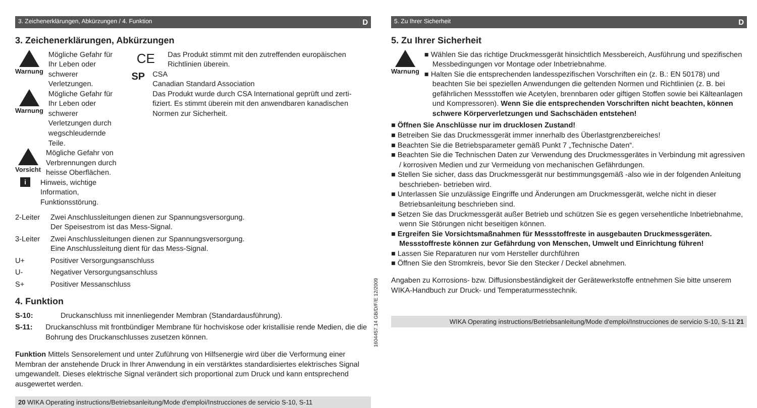3. Zeichenerklärungen, Abkürzungen / 4. Funktion D
3. Zeichenerklärungen, Abkürzungen
Warnung Mögliche Gefahr für Ihr Leben oder schwerer Verletzungen.
Warnung Mögliche Gefahr für Ihr Leben oder schwerer Verletzungen durch wegschleudernde Teile.
Vorsicht Mögliche Gefahr von Verbrennungen durch heisse Oberflächen.
i Hinweis, wichtige Information, Funktionsstörung.
CE
Das Produkt stimmt mit den zutreffenden europäischen Richtlinien überein.
SP
CSA
Canadian Standard Association
Das Produkt wurde durch CSA International geprüft und zerti-fiziert. Es stimmt überein mit den anwendbaren kanadischen Normen zur Sicherheit.
2-Leiter Zwei Anschlussleitungen dienen zur Spannungsversorgung.
Der Speisestrom ist das Mess-Signal.
3-Leiter Zwei Anschlussleitungen dienen zur Spannungsversorgung.
Eine Anschlussleitung dient für das Mess-Signal.
U+ Positiver Versorgungsanschluss
U- Negativer Versorgungsanschluss
S+ Positiver Messanschluss
4. Funktion
S-10: Druckanschluss mit innenliegender Membran (Standardausführung).
S-11: Druckanschluss mit frontbündiger Membrane für hochviskose oder kristallisie rende Medien, die die Bohrung des Druckanschlusses zusetzen können.
Funktion Mittels Sensorelement und unter Zuführung von Hilfsenergie wird über die Verformung einer Membran der anstehende Druck in Ihrer Anwendung in ein verstärktes standardisiertes elektrisches Signal umgewandelt. Dieses elektrische Signal verändert sich proportional zum Druck und kann entsprechend ausgewertet werden.
20 WIKA Operating instructions/Betriebsanleitung/Mode d'emploi/Instrucciones de servicio S-10, S-11
1604457.14 GB/D/F/E 12/2009
5. Zu Ihrer Sicherheit D
5. Zu Ihrer Sicherheit
Warnung Wählen Sie das richtige Druckmessgerät hinsichtlich Messbereich, Ausführung und spezifischen Messbedingungen vor Montage oder Inbetriebnahme.
Halten Sie die entsprechenden landesspezifischen Vorschriften ein (z. B.: EN 50178) und beachten Sie bei speziellen Anwendungen die geltenden Normen und Richtlinien (z. B. bei gefährlichen Messstoffen wie Acetylen, brennbaren oder giftigen Stoffen sowie bei Kälteanlagen und Kompressoren). Wenn Sie die entsprechenden Vorschriften nicht beachten, können schwere Körperverletzungen und Sachschäden entstehen!
Öffnen Sie Anschlüsse nur im drucklosen Zustand!
Betreiben Sie das Druckmessgerät immer innerhalb des Überlastgrenzbereiches!
Beachten Sie die Betriebsparameter gemäß Punkt 7 „Technische Daten“.
Beachten Sie die Technischen Daten zur Verwendung des Druckmessgerätes in Verbindung mit agressiven / korrosiven Medien und zur Vermeidung von mechanischen Gefährdungen.
Stellen Sie sicher, dass das Druckmessgerät nur bestimmungsgemäß -also wie in der folgenden Anleitung beschrieben- betrieben wird.
Unterlassen Sie unzulässige Eingriffe und Änderungen am Druckmessgerät, welche nicht in dieser Betriebsanleitung beschrieben sind.
Setzen Sie das Druckmessgerät außer Betrieb und schützen Sie es gegen versehentliche Inbetriebnahme, wenn Sie Störungen nicht beseitigen können.
Ergreifen Sie Vorsichtsmaßnahmen für Messstoffreste in ausgebauten Druckmessgeräten. Messstoffreste können zur Gefährdung von Menschen, Umwelt und Einrichtung führen!
Lassen Sie Reparaturen nur vom Hersteller durchführen
Öffnen Sie den Stromkreis, bevor Sie den Stecker / Deckel abnehmen.
Angaben zu Korrosions- bzw. Diffusionsbeständigkeit der Gerätewerkstoffe entnehmen Sie bitte unserem WIKA-Handbuch zur Druck- und Temperaturmesstechnik.
WIKA Operating instructions/Betriebsanleitung/Mode d'emploi/Instrucciones de servicio S-10, S-11 21